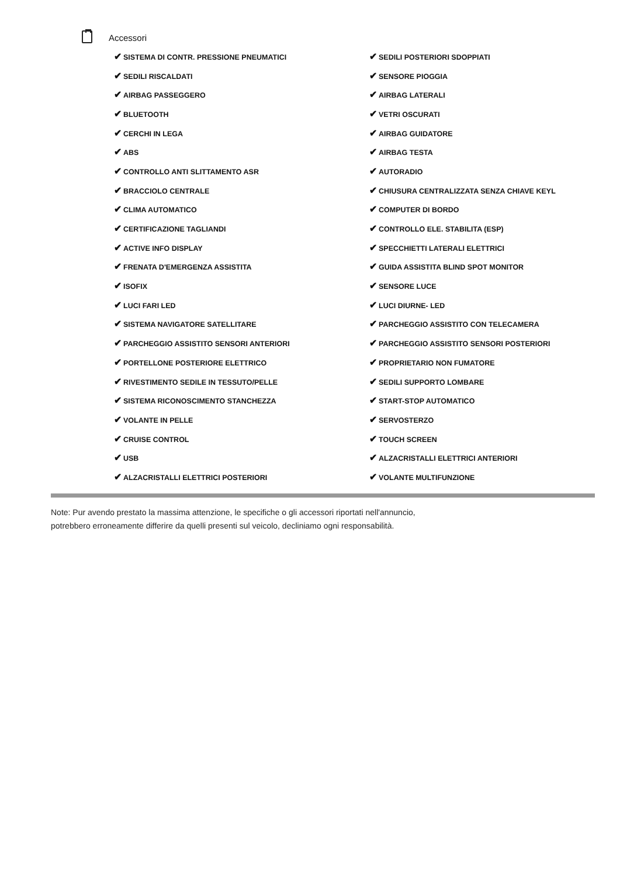Accessori
| ✔ SISTEMA DI CONTR. PRESSIONE PNEUMATICI | ✔ SEDILI POSTERIORI SDOPPIATI |
| ✔ SEDILI RISCALDATI | ✔ SENSORE PIOGGIA |
| ✔ AIRBAG PASSEGGERO | ✔ AIRBAG LATERALI |
| ✔ BLUETOOTH | ✔ VETRI OSCURATI |
| ✔ CERCHI IN LEGA | ✔ AIRBAG GUIDATORE |
| ✔ ABS | ✔ AIRBAG TESTA |
| ✔ CONTROLLO ANTI SLITTAMENTO ASR | ✔ AUTORADIO |
| ✔ BRACCIOLO CENTRALE | ✔ CHIUSURA CENTRALIZZATA SENZA CHIAVE KEYL |
| ✔ CLIMA AUTOMATICO | ✔ COMPUTER DI BORDO |
| ✔ CERTIFICAZIONE TAGLIANDI | ✔ CONTROLLO ELE. STABILITA (ESP) |
| ✔ ACTIVE INFO DISPLAY | ✔ SPECCHIETTI LATERALI ELETTRICI |
| ✔ FRENATA D'EMERGENZA ASSISTITA | ✔ GUIDA ASSISTITA BLIND SPOT MONITOR |
| ✔ ISOFIX | ✔ SENSORE LUCE |
| ✔ LUCI FARI LED | ✔ LUCI DIURNE- LED |
| ✔ SISTEMA NAVIGATORE SATELLITARE | ✔ PARCHEGGIO ASSISTITO CON TELECAMERA |
| ✔ PARCHEGGIO ASSISTITO SENSORI ANTERIORI | ✔ PARCHEGGIO ASSISTITO SENSORI POSTERIORI |
| ✔ PORTELLONE POSTERIORE ELETTRICO | ✔ PROPRIETARIO NON FUMATORE |
| ✔ RIVESTIMENTO SEDILE IN TESSUTO/PELLE | ✔ SEDILI SUPPORTO LOMBARE |
| ✔ SISTEMA RICONOSCIMENTO STANCHEZZA | ✔ START-STOP AUTOMATICO |
| ✔ VOLANTE IN PELLE | ✔ SERVOSTERZO |
| ✔ CRUISE CONTROL | ✔ TOUCH SCREEN |
| ✔ USB | ✔ ALZACRISTALLI ELETTRICI ANTERIORI |
| ✔ ALZACRISTALLI ELETTRICI POSTERIORI | ✔ VOLANTE MULTIFUNZIONE |
Note: Pur avendo prestato la massima attenzione, le specifiche o gli accessori riportati nell'annuncio,
potrebbero erroneamente differire da quelli presenti sul veicolo, decliniamo ogni responsabilità.